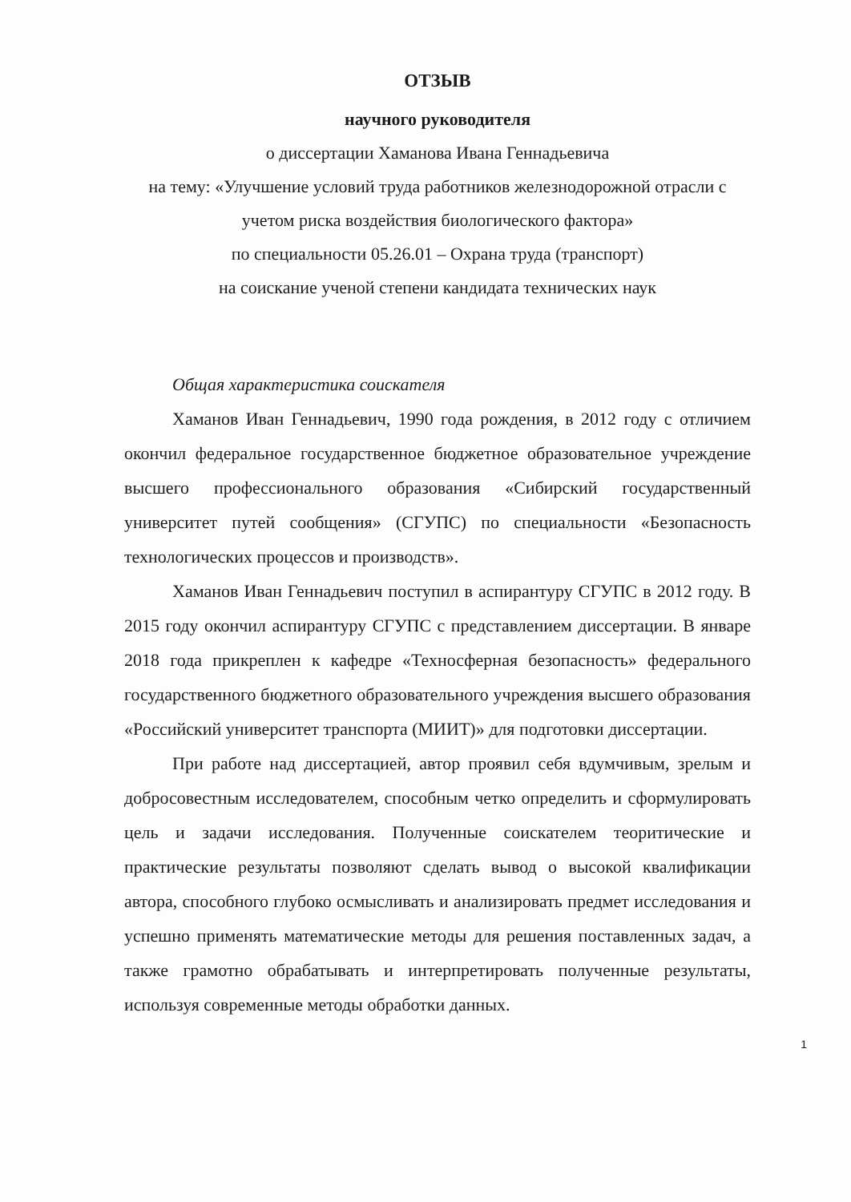ОТЗЫВ
научного руководителя
о диссертации Хаманова Ивана Геннадьевича
на тему: «Улучшение условий труда работников железнодорожной отрасли с учетом риска воздействия биологического фактора»
по специальности 05.26.01 – Охрана труда (транспорт)
на соискание ученой степени кандидата технических наук
Общая характеристика соискателя
Хаманов Иван Геннадьевич, 1990 года рождения, в 2012 году с отличием окончил федеральное государственное бюджетное образовательное учреждение высшего профессионального образования «Сибирский государственный университет путей сообщения» (СГУПС) по специальности «Безопасность технологических процессов и производств».
Хаманов Иван Геннадьевич поступил в аспирантуру СГУПС в 2012 году. В 2015 году окончил аспирантуру СГУПС с представлением диссертации. В январе 2018 года прикреплен к кафедре «Техносферная безопасность» федерального государственного бюджетного образовательного учреждения высшего образования «Российский университет транспорта (МИИТ)» для подготовки диссертации.
При работе над диссертацией, автор проявил себя вдумчивым, зрелым и добросовестным исследователем, способным четко определить и сформулировать цель и задачи исследования. Полученные соискателем теоритические и практические результаты позволяют сделать вывод о высокой квалификации автора, способного глубоко осмысливать и анализировать предмет исследования и успешно применять математические методы для решения поставленных задач, а также грамотно обрабатывать и интерпретировать полученные результаты, используя современные методы обработки данных.
1